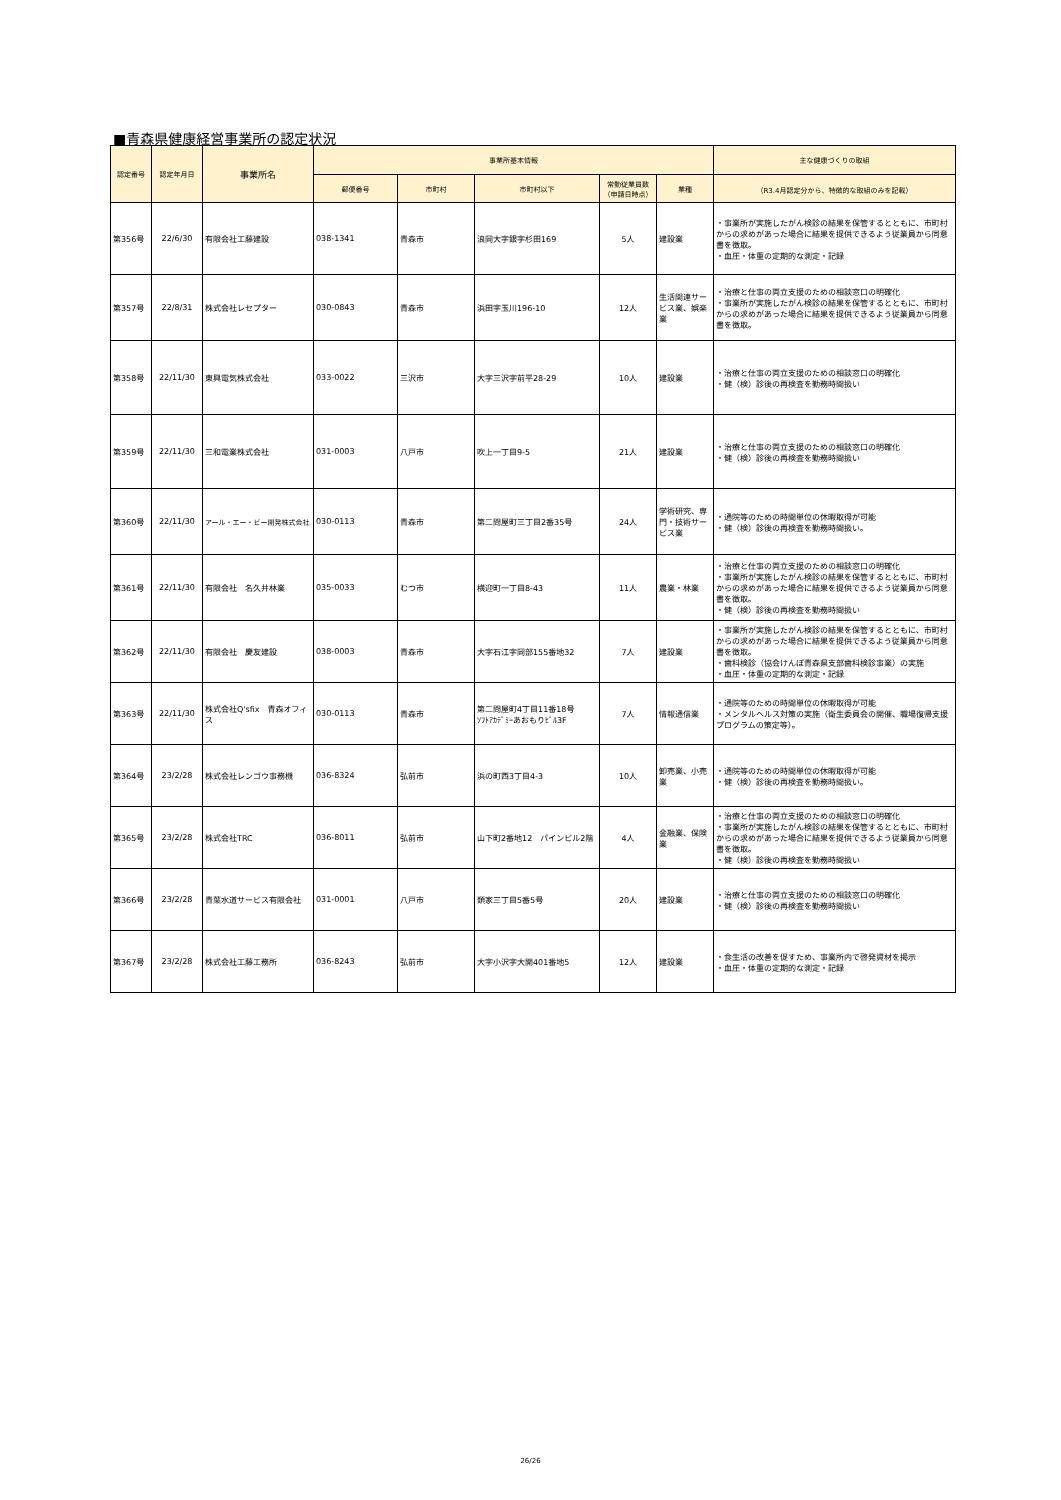■青森県健康経営事業所の認定状況
| 認定番号 | 認定年月日 | 事業所名 | 事業所基本情報 | | | | | 主な健康づくりの取組 |
| --- | --- | --- | --- | --- | --- | --- | --- | --- |
| | | | 郵便番号 | 市町村 | 市町村以下 | 常勤従業員数 （申請日時点） | 業種 | （R3.4月認定分から、特徴的な取組のみを記載） |
| 第356号 | 22/6/30 | 有限会社工藤建設 | 038-1341 | 青森市 | 浪岡大字銀字杉田169 | 5人 | 建設業 | ・事業所が実施したがん検診の結果を保管するとともに、市町村からの求めがあった場合に結果を提供できるよう従業員から同意書を徴取。 ・血圧・体重の定期的な測定・記録 |
| 第357号 | 22/8/31 | 株式会社レセプター | 030-0843 | 青森市 | 浜田字玉川196-10 | 12人 | 生活関連サービス業、娯楽業 | ・治療と仕事の両立支援のための相談窓口の明確化 ・事業所が実施したがん検診の結果を保管するとともに、市町村からの求めがあった場合に結果を提供できるよう従業員から同意書を徴取。 |
| 第358号 | 22/11/30 | 東興電気株式会社 | 033-0022 | 三沢市 | 大字三沢字前平28-29 | 10人 | 建設業 | ・治療と仕事の両立支援のための相談窓口の明確化 ・健（検）診後の再検査を勤務時間扱い |
| 第359号 | 22/11/30 | 三和電業株式会社 | 031-0003 | 八戸市 | 吹上一丁目9-5 | 21人 | 建設業 | ・治療と仕事の両立支援のための相談窓口の明確化 ・健（検）診後の再検査を勤務時間扱い |
| 第360号 | 22/11/30 | アール・エー・ビー開発株式会社 | 030-0113 | 青森市 | 第二問屋町三丁目2番35号 | 24人 | 学術研究、専門・技術サービス業 | ・通院等のための時間単位の休暇取得が可能 ・健（検）診後の再検査を勤務時間扱い。 |
| 第361号 | 22/11/30 | 有限会社 名久井林業 | 035-0033 | むつ市 | 横迎町一丁目8-43 | 11人 | 農業・林業 | ・治療と仕事の両立支援のための相談窓口の明確化 ・事業所が実施したがん検診の結果を保管するとともに、市町村からの求めがあった場合に結果を提供できるよう従業員から同意書を徴取。 ・健（検）診後の再検査を勤務時間扱い |
| 第362号 | 22/11/30 | 有限会社 慶友建設 | 038-0003 | 青森市 | 大字石江字岡部155番地32 | 7人 | 建設業 | ・事業所が実施したがん検診の結果を保管するとともに、市町村からの求めがあった場合に結果を提供できるよう従業員から同意書を徴取。 ・歯科検診（協会けんぽ青森県支部歯科検診事業）の実施 ・血圧・体重の定期的な測定・記録 |
| 第363号 | 22/11/30 | 株式会社Q'sfix 青森オフィス | 030-0113 | 青森市 | 第二問屋町4丁目11番18号 ｿﾌﾄｱｶﾃﾞﾐｰあおもりﾋﾞﾙ3F | 7人 | 情報通信業 | ・通院等のための時間単位の休暇取得が可能 ・メンタルヘルス対策の実施（衛生委員会の開催、職場復帰支援プログラムの策定等）。 |
| 第364号 | 23/2/28 | 株式会社レンゴウ事務機 | 036-8324 | 弘前市 | 浜の町西3丁目4-3 | 10人 | 卸売業、小売業 | ・通院等のための時間単位の休暇取得が可能 ・健（検）診後の再検査を勤務時間扱い。 |
| 第365号 | 23/2/28 | 株式会社TRC | 036-8011 | 弘前市 | 山下町2番地12 パインビル2階 | 4人 | 金融業、保険業 | ・治療と仕事の両立支援のための相談窓口の明確化 ・事業所が実施したがん検診の結果を保管するとともに、市町村からの求めがあった場合に結果を提供できるよう従業員から同意書を徴取。 ・健（検）診後の再検査を勤務時間扱い |
| 第366号 | 23/2/28 | 青葉水道サービス有限会社 | 031-0001 | 八戸市 | 類家三丁目5番5号 | 20人 | 建設業 | ・治療と仕事の両立支援のための相談窓口の明確化 ・健（検）診後の再検査を勤務時間扱い |
| 第367号 | 23/2/28 | 株式会社工藤工務所 | 036-8243 | 弘前市 | 大字小沢字大開401番地5 | 12人 | 建設業 | ・食生活の改善を促すため、事業所内で啓発資材を掲示 ・血圧・体重の定期的な測定・記録 |
26/26